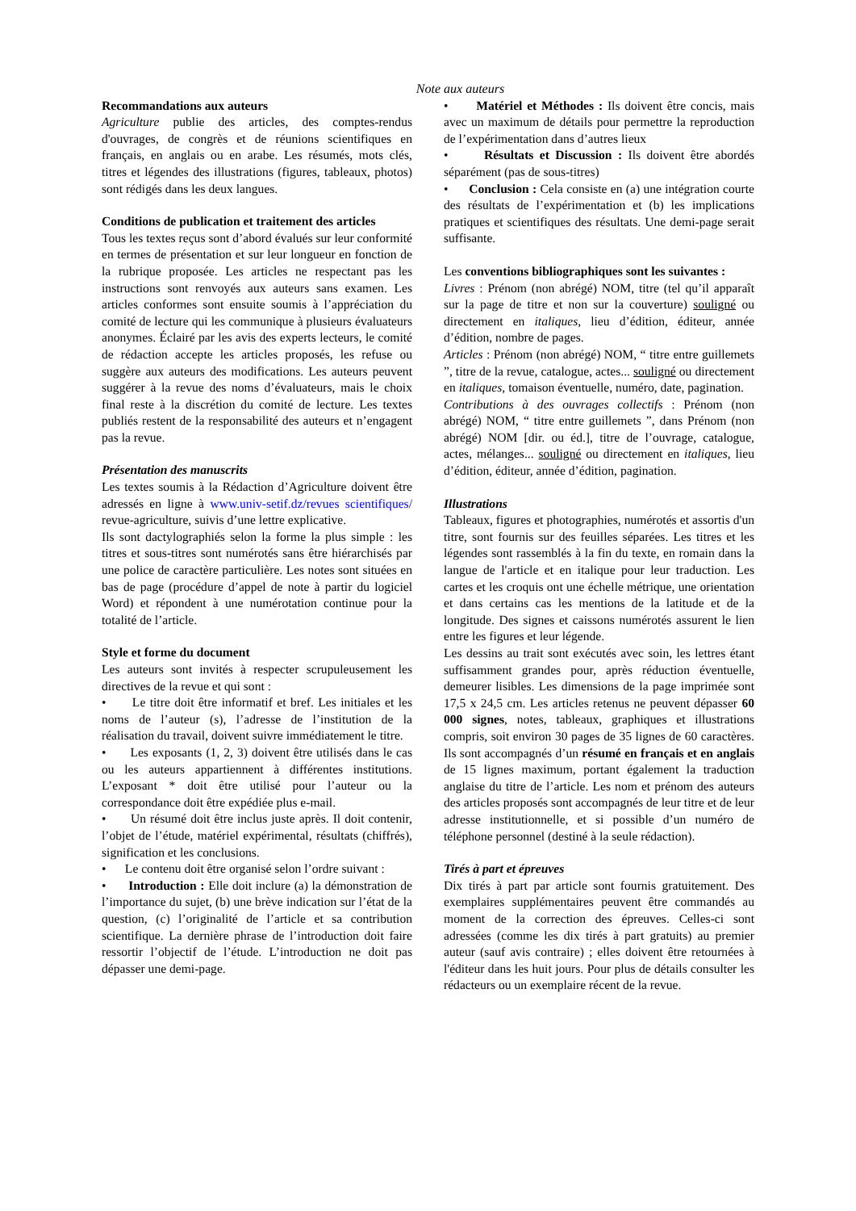Note aux auteurs
Recommandations aux auteurs
Agriculture publie des articles, des comptes-rendus d'ouvrages, de congrès et de réunions scientifiques en français, en anglais ou en arabe. Les résumés, mots clés, titres et légendes des illustrations (figures, tableaux, photos) sont rédigés dans les deux langues.
Conditions de publication et traitement des articles
Tous les textes reçus sont d’abord évalués sur leur conformité en termes de présentation et sur leur longueur en fonction de la rubrique proposée. Les articles ne respectant pas les instructions sont renvoyés aux auteurs sans examen. Les articles conformes sont ensuite soumis à l’appréciation du comité de lecture qui les communique à plusieurs évaluateurs anonymes. Éclairé par les avis des experts lecteurs, le comité de rédaction accepte les articles proposés, les refuse ou suggère aux auteurs des modifications. Les auteurs peuvent suggérer à la revue des noms d’évaluateurs, mais le choix final reste à la discrétion du comité de lecture. Les textes publiés restent de la responsabilité des auteurs et n’engagent pas la revue.
Présentation des manuscrits
Les textes soumis à la Rédaction d’Agriculture doivent être adressés en ligne à www.univ-setif.dz/revues scientifiques/ revue-agriculture, suivis d’une lettre explicative.
Ils sont dactylographiés selon la forme la plus simple : les titres et sous-titres sont numérotés sans être hiérarchisés par une police de caractère particulière. Les notes sont situées en bas de page (procédure d’appel de note à partir du logiciel Word) et répondent à une numérotation continue pour la totalité de l’article.
Style et forme du document
Les auteurs sont invités à respecter scrupuleusement les directives de la revue et qui sont :
• Le titre doit être informatif et bref. Les initiales et les noms de l’auteur (s), l’adresse de l’institution de la réalisation du travail, doivent suivre immédiatement le titre.
• Les exposants (1, 2, 3) doivent être utilisés dans le cas ou les auteurs appartiennent à différentes institutions. L’exposant * doit être utilisé pour l’auteur ou la correspondance doit être expédiée plus e-mail.
• Un résumé doit être inclus juste après. Il doit contenir, l’objet de l’étude, matériel expérimental, résultats (chiffrés), signification et les conclusions.
• Le contenu doit être organisé selon l’ordre suivant :
• Introduction : Elle doit inclure (a) la démonstration de l’importance du sujet, (b) une brève indication sur l’état de la question, (c) l’originalité de l’article et sa contribution scientifique. La dernière phrase de l’introduction doit faire ressortir l’objectif de l’étude. L’introduction ne doit pas dépasser une demi-page.
• Matériel et Méthodes : Ils doivent être concis, mais avec un maximum de détails pour permettre la reproduction de l’expérimentation dans d’autres lieux
• Résultats et Discussion : Ils doivent être abordés séparément (pas de sous-titres)
• Conclusion : Cela consiste en (a) une intégration courte des résultats de l’expérimentation et (b) les implications pratiques et scientifiques des résultats. Une demi-page serait suffisante.
Les conventions bibliographiques sont les suivantes :
Livres : Prénom (non abrégé) NOM, titre (tel qu’il apparaît sur la page de titre et non sur la couverture) souligné ou directement en italiques, lieu d’édition, éditeur, année d’édition, nombre de pages.
Articles : Prénom (non abrégé) NOM, “ titre entre guillemets ”, titre de la revue, catalogue, actes... souligné ou directement en italiques, tomaison éventuelle, numéro, date, pagination.
Contributions à des ouvrages collectifs : Prénom (non abrégé) NOM, “ titre entre guillemets ”, dans Prénom (non abrégé) NOM [dir. ou éd.], titre de l’ouvrage, catalogue, actes, mélanges... souligné ou directement en italiques, lieu d’édition, éditeur, année d’édition, pagination.
Illustrations
Tableaux, figures et photographies, numérotés et assortis d'un titre, sont fournis sur des feuilles séparées. Les titres et les légendes sont rassemblés à la fin du texte, en romain dans la langue de l'article et en italique pour leur traduction. Les cartes et les croquis ont une échelle métrique, une orientation et dans certains cas les mentions de la latitude et de la longitude. Des signes et caissons numérotés assurent le lien entre les figures et leur légende.
Les dessins au trait sont exécutés avec soin, les lettres étant suffisamment grandes pour, après réduction éventuelle, demeurer lisibles. Les dimensions de la page imprimée sont 17,5 x 24,5 cm. Les articles retenus ne peuvent dépasser 60 000 signes, notes, tableaux, graphiques et illustrations compris, soit environ 30 pages de 35 lignes de 60 caractères. Ils sont accompagnés d’un résumé en français et en anglais de 15 lignes maximum, portant également la traduction anglaise du titre de l’article. Les nom et prénom des auteurs des articles proposés sont accompagnés de leur titre et de leur adresse institutionnelle, et si possible d’un numéro de téléphone personnel (destiné à la seule rédaction).
Tirés à part et épreuves
Dix tirés à part par article sont fournis gratuitement. Des exemplaires supplémentaires peuvent être commandés au moment de la correction des épreuves. Celles-ci sont adressées (comme les dix tirés à part gratuits) au premier auteur (sauf avis contraire) ; elles doivent être retournées à l'éditeur dans les huit jours. Pour plus de détails consulter les rédacteurs ou un exemplaire récent de la revue.